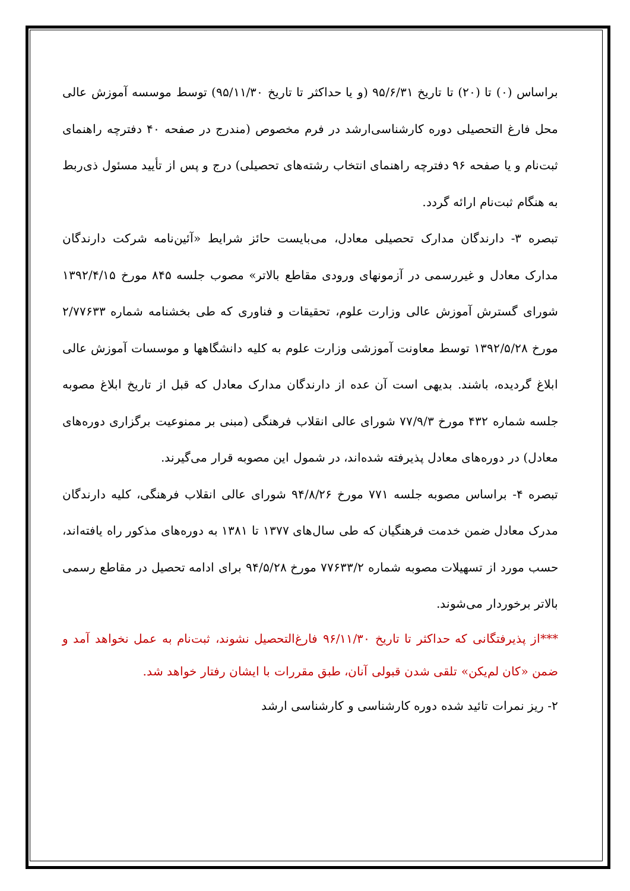براساس (۰) تا (۲۰) تا تاریخ ۹۵/۶/۳۱ (و یا حداکثر تا تاریخ ۹۵/۱۱/۳۰) توسط موسسه آموزش عالی محل فارغ التحصیلی دوره کارشناسی‌ارشد در فرم مخصوص (مندرج در صفحه ۴۰ دفترچه راهنمای ثبت‌نام و یا صفحه ۹۶ دفترچه راهنمای انتخاب رشته‌های تحصیلی) درج و پس از تأیید مسئول ذی‌ربط به هنگام ثبت‌نام ارائه گردد.
تبصره ۳- دارندگان مدارک تحصیلی معادل، می‌بایست حائز شرایط «آئین‌نامه شرکت دارندگان مدارک معادل و غیررسمی در آزمونهای ورودی مقاطع بالاتر» مصوب جلسه ۸۴۵ مورخ ۱۳۹۲/۴/۱۵ شورای گسترش آموزش عالی وزارت علوم، تحقیقات و فناوری که طی بخشنامه شماره ۲/۷۷۶۳۳ مورخ ۱۳۹۲/۵/۲۸ توسط معاونت آموزشی وزارت علوم به کلیه دانشگاهها و موسسات آموزش عالی ابلاغ گردیده، باشند. بدیهی است آن عده از دارندگان مدارک معادل که قبل از تاریخ ابلاغ مصوبه جلسه شماره ۴۳۲ مورخ ۷۷/۹/۳ شورای عالی انقلاب فرهنگی (مبنی بر ممنوعیت برگزاری دوره‌های معادل) در دوره‌های معادل پذیرفته شده‌اند، در شمول این مصوبه قرار می‌گیرند.
تبصره ۴- براساس مصوبه جلسه ۷۷۱ مورخ ۹۴/۸/۲۶ شورای عالی انقلاب فرهنگی، کلیه دارندگان مدرک معادل ضمن خدمت فرهنگیان که طی سال‌های ۱۳۷۷ تا ۱۳۸۱ به دوره‌های مذکور راه یافته‌اند، حسب مورد از تسهیلات مصوبه شماره ۷۷۶۳۳/۲ مورخ ۹۴/۵/۲۸ برای ادامه تحصیل در مقاطع رسمی بالاتر برخوردار می‌شوند.
***از پذیرفتگانی که حداکثر تا تاریخ ۹۶/۱۱/۳۰ فارغ‌التحصیل نشوند، ثبت‌نام به عمل نخواهد آمد و ضمن «کان لم‌یکن» تلقی شدن قبولی آنان، طبق مقررات با ایشان رفتار خواهد شد.
۲- ریز نمرات تائید شده دوره کارشناسی و کارشناسی ارشد